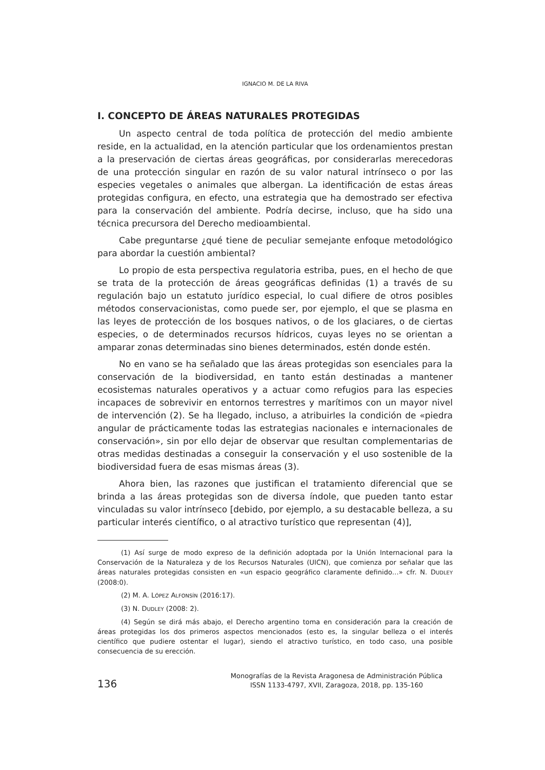IGNACIO M. DE LA RIVA
I. CONCEPTO DE ÁREAS NATURALES PROTEGIDAS
Un aspecto central de toda política de protección del medio ambiente reside, en la actualidad, en la atención particular que los ordenamientos prestan a la preservación de ciertas áreas geográficas, por considerarlas merecedoras de una protección singular en razón de su valor natural intrínseco o por las especies vegetales o animales que albergan. La identificación de estas áreas protegidas configura, en efecto, una estrategia que ha demostrado ser efectiva para la conservación del ambiente. Podría decirse, incluso, que ha sido una técnica precursora del Derecho medioambiental.
Cabe preguntarse ¿qué tiene de peculiar semejante enfoque metodológico para abordar la cuestión ambiental?
Lo propio de esta perspectiva regulatoria estriba, pues, en el hecho de que se trata de la protección de áreas geográficas definidas (1) a través de su regulación bajo un estatuto jurídico especial, lo cual difiere de otros posibles métodos conservacionistas, como puede ser, por ejemplo, el que se plasma en las leyes de protección de los bosques nativos, o de los glaciares, o de ciertas especies, o de determinados recursos hídricos, cuyas leyes no se orientan a amparar zonas determinadas sino bienes determinados, estén donde estén.
No en vano se ha señalado que las áreas protegidas son esenciales para la conservación de la biodiversidad, en tanto están destinadas a mantener ecosistemas naturales operativos y a actuar como refugios para las especies incapaces de sobrevivir en entornos terrestres y marítimos con un mayor nivel de intervención (2). Se ha llegado, incluso, a atribuirles la condición de «piedra angular de prácticamente todas las estrategias nacionales e internacionales de conservación», sin por ello dejar de observar que resultan complementarias de otras medidas destinadas a conseguir la conservación y el uso sostenible de la biodiversidad fuera de esas mismas áreas (3).
Ahora bien, las razones que justifican el tratamiento diferencial que se brinda a las áreas protegidas son de diversa índole, que pueden tanto estar vinculadas su valor intrínseco [debido, por ejemplo, a su destacable belleza, a su particular interés científico, o al atractivo turístico que representan (4)],
(1) Así surge de modo expreso de la definición adoptada por la Unión Internacional para la Conservación de la Naturaleza y de los Recursos Naturales (UICN), que comienza por señalar que las áreas naturales protegidas consisten en «un espacio geográfico claramente definido…» cfr. N. DUDLEY (2008:0).
(2) M. A. LÓPEZ ALFONSÍN (2016:17).
(3) N. DUDLEY (2008: 2).
(4) Según se dirá más abajo, el Derecho argentino toma en consideración para la creación de áreas protegidas los dos primeros aspectos mencionados (esto es, la singular belleza o el interés científico que pudiere ostentar el lugar), siendo el atractivo turístico, en todo caso, una posible consecuencia de su erección.
136
Monografías de la Revista Aragonesa de Administración Pública
ISSN 1133-4797, XVII, Zaragoza, 2018, pp. 135-160